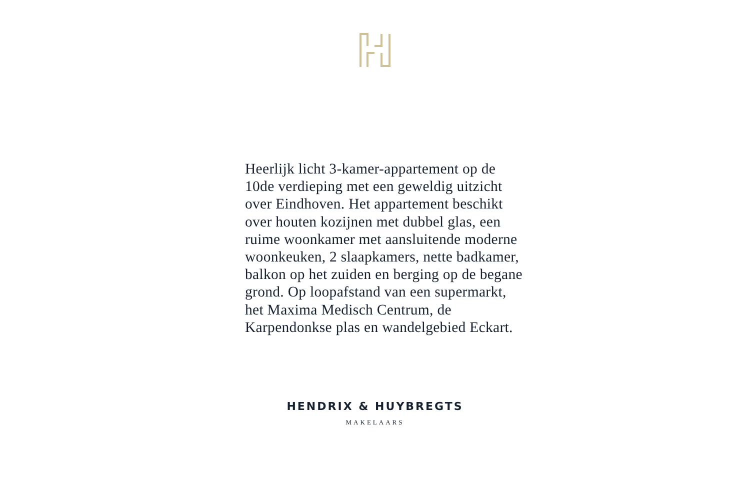Heerlijk licht 3-kamer-appartement op de 10de verdieping met een geweldig uitzicht over Eindhoven. Het appartement beschikt over houten kozijnen met dubbel glas, een ruime woonkamer met aansluitende moderne woonkeuken, 2 slaapkamers, nette badkamer, balkon op het zuiden en berging op de begane grond. Op loopafstand van een supermarkt, het Maxima Medisch Centrum, de Karpendonkse plas en wandelgebied Eckart.
HENDRIX & HUYBREGTS
MAKELAARS